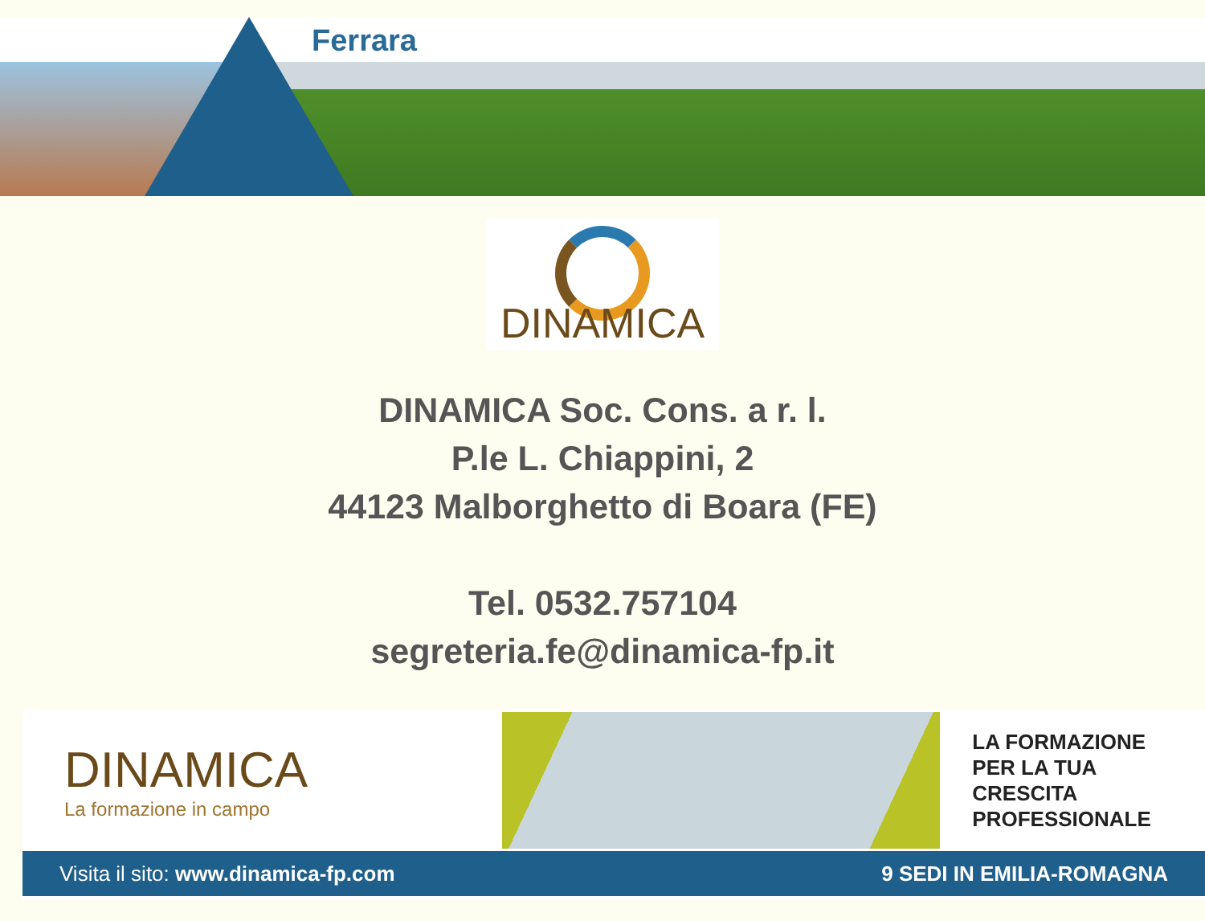Ferrara
DINAMICA
DINAMICA Soc. Cons. a r. l.
P.le L. Chiappini, 2
44123 Malborghetto di Boara (FE)
Tel. 0532.757104
segreteria.fe@dinamica-fp.it
DINAMICA
La formazione in campo
LA FORMAZIONE
PER LA TUA CRESCITA
PROFESSIONALE
Visita il sito: www.dinamica-fp.com 9 SEDI IN EMILIA-ROMAGNA